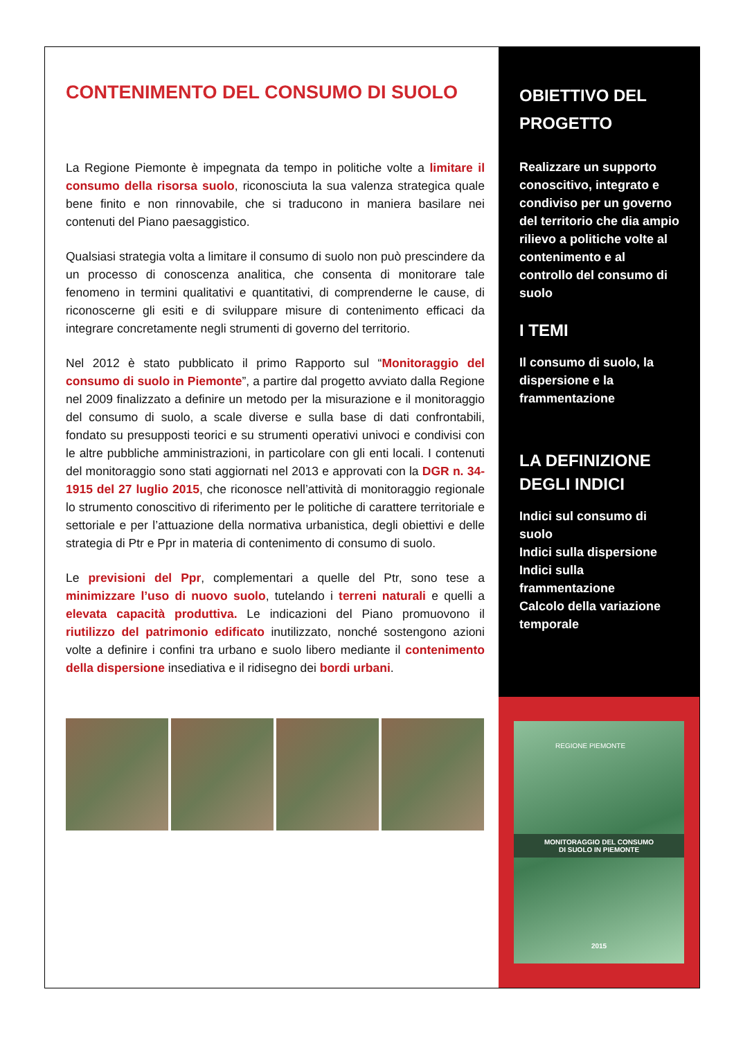CONTENIMENTO DEL CONSUMO DI SUOLO
La Regione Piemonte è impegnata da tempo in politiche volte a limitare il consumo della risorsa suolo, riconosciuta la sua valenza strategica quale bene finito e non rinnovabile, che si traducono in maniera basilare nei contenuti del Piano paesaggistico.
Qualsiasi strategia volta a limitare il consumo di suolo non può prescindere da un processo di conoscenza analitica, che consenta di monitorare tale fenomeno in termini qualitativi e quantitativi, di comprenderne le cause, di riconoscerne gli esiti e di sviluppare misure di contenimento efficaci da integrare concretamente negli strumenti di governo del territorio.
Nel 2012 è stato pubblicato il primo Rapporto sul “Monitoraggio del consumo di suolo in Piemonte”, a partire dal progetto avviato dalla Regione nel 2009 finalizzato a definire un metodo per la misurazione e il monitoraggio del consumo di suolo, a scale diverse e sulla base di dati confrontabili, fondato su presupposti teorici e su strumenti operativi univoci e condivisi con le altre pubbliche amministrazioni, in particolare con gli enti locali. I contenuti del monitoraggio sono stati aggiornati nel 2013 e approvati con la DGR n. 34-1915 del 27 luglio 2015, che riconosce nell’attività di monitoraggio regionale lo strumento conoscitivo di riferimento per le politiche di carattere territoriale e settoriale e per l’attuazione della normativa urbanistica, degli obiettivi e delle strategia di Ptr e Ppr in materia di contenimento di consumo di suolo.
Le previsioni del Ppr, complementari a quelle del Ptr, sono tese a minimizzare l’uso di nuovo suolo, tutelando i terreni naturali e quelli a elevata capacità produttiva. Le indicazioni del Piano promuovono il riutilizzo del patrimonio edificato inutilizzato, nonché sostengono azioni volte a definire i confini tra urbano e suolo libero mediante il contenimento della dispersione insediativa e il ridisegno dei bordi urbani.
OBIETTIVO DEL PROGETTO
Realizzare un supporto conoscitivo, integrato e condiviso per un governo del territorio che dia ampio rilievo a politiche volte al contenimento e al controllo del consumo di suolo
I TEMI
Il consumo di suolo, la dispersione e la frammentazione
LA DEFINIZIONE DEGLI INDICI
Indici sul consumo di suolo
Indici sulla dispersione
Indici sulla frammentazione
Calcolo della variazione temporale
REGIONE PIEMONTE
MONITORAGGIO DEL CONSUMO
DI SUOLO IN PIEMONTE
2015